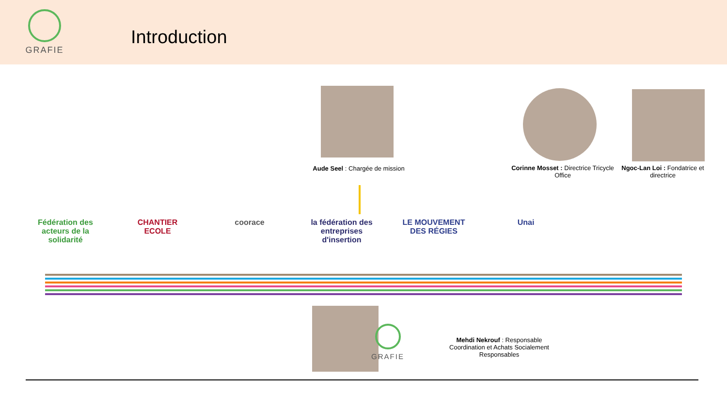GRAFIE
Introduction
Aude Seel : Chargée de mission
Corinne Mosset : Directrice Tricycle Office
Ngoc-Lan Loi : Fondatrice et directrice
Fédération des acteurs de la solidarité CHANTIER ECOLE coorace la fédération des entreprises d'insertion LE MOUVEMENT DES RÉGIES Unai
GRAFIE
Mehdi Nekrouf : Responsable Coordination et Achats Socialement Responsables